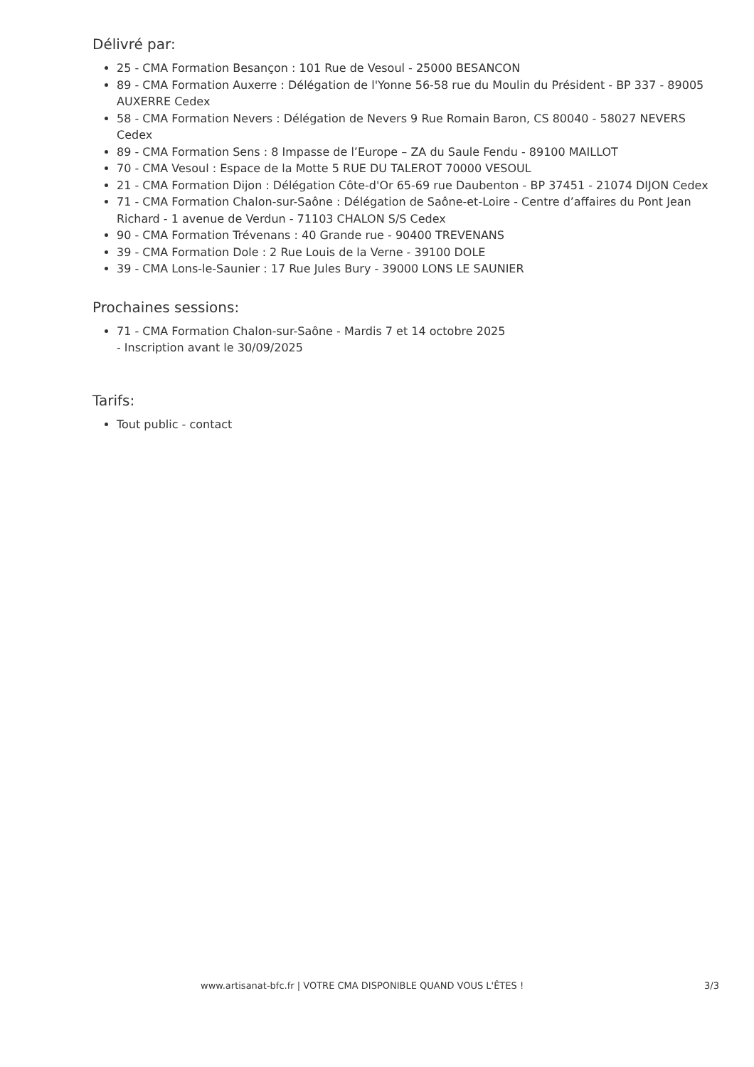Délivré par:
25 - CMA Formation Besançon : 101 Rue de Vesoul - 25000 BESANCON
89 - CMA Formation Auxerre : Délégation de l'Yonne 56-58 rue du Moulin du Président - BP 337 - 89005 AUXERRE Cedex
58 - CMA Formation Nevers : Délégation de Nevers 9 Rue Romain Baron, CS 80040 - 58027 NEVERS Cedex
89 - CMA Formation Sens : 8 Impasse de l’Europe – ZA du Saule Fendu - 89100 MAILLOT
70 - CMA Vesoul : Espace de la Motte 5 RUE DU TALEROT 70000 VESOUL
21 - CMA Formation Dijon : Délégation Côte-d'Or 65-69 rue Daubenton - BP 37451 - 21074 DIJON Cedex
71 - CMA Formation Chalon-sur-Saône : Délégation de Saône-et-Loire - Centre d’affaires du Pont Jean Richard - 1 avenue de Verdun - 71103 CHALON S/S Cedex
90 - CMA Formation Trévenans : 40 Grande rue - 90400 TREVENANS
39 - CMA Formation Dole : 2 Rue Louis de la Verne - 39100 DOLE
39 - CMA Lons-le-Saunier : 17 Rue Jules Bury - 39000 LONS LE SAUNIER
Prochaines sessions:
71 - CMA Formation Chalon-sur-Saône - Mardis 7 et 14 octobre 2025
- Inscription avant le 30/09/2025
Tarifs:
Tout public - contact
www.artisanat-bfc.fr | VOTRE CMA DISPONIBLE QUAND VOUS L'ÊTES ! 3/3